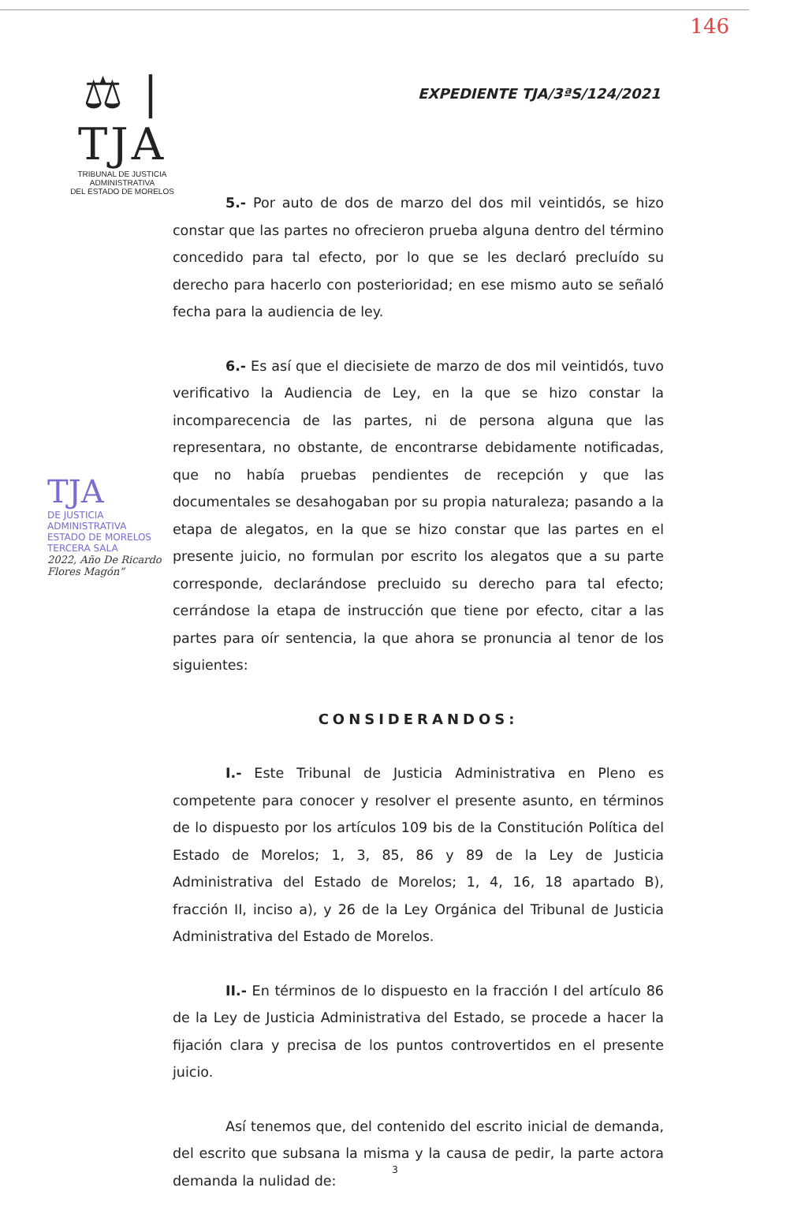146
⚖ | TJA
TRIBUNAL DE JUSTICIA ADMINISTRATIVA
DEL ESTADO DE MORELOS
EXPEDIENTE TJA/3ªS/124/2021
TJA
DE JUSTICIA ADMINISTRATIVA ESTADO DE MORELOS
TERCERA SALA
2022, Año De Ricardo Flores Magón”
5.- Por auto de dos de marzo del dos mil veintidós, se hizo constar que las partes no ofrecieron prueba alguna dentro del término concedido para tal efecto, por lo que se les declaró precluído su derecho para hacerlo con posterioridad; en ese mismo auto se señaló fecha para la audiencia de ley.
6.- Es así que el diecisiete de marzo de dos mil veintidós, tuvo verificativo la Audiencia de Ley, en la que se hizo constar la incomparecencia de las partes, ni de persona alguna que las representara, no obstante, de encontrarse debidamente notificadas, que no había pruebas pendientes de recepción y que las documentales se desahogaban por su propia naturaleza; pasando a la etapa de alegatos, en la que se hizo constar que las partes en el presente juicio, no formulan por escrito los alegatos que a su parte corresponde, declarándose precluido su derecho para tal efecto; cerrándose la etapa de instrucción que tiene por efecto, citar a las partes para oír sentencia, la que ahora se pronuncia al tenor de los siguientes:
CONSIDERANDOS:
I.- Este Tribunal de Justicia Administrativa en Pleno es competente para conocer y resolver el presente asunto, en términos de lo dispuesto por los artículos 109 bis de la Constitución Política del Estado de Morelos; 1, 3, 85, 86 y 89 de la Ley de Justicia Administrativa del Estado de Morelos; 1, 4, 16, 18 apartado B), fracción II, inciso a), y 26 de la Ley Orgánica del Tribunal de Justicia Administrativa del Estado de Morelos.
II.- En términos de lo dispuesto en la fracción I del artículo 86 de la Ley de Justicia Administrativa del Estado, se procede a hacer la fijación clara y precisa de los puntos controvertidos en el presente juicio.
Así tenemos que, del contenido del escrito inicial de demanda, del escrito que subsana la misma y la causa de pedir, la parte actora demanda la nulidad de:
3